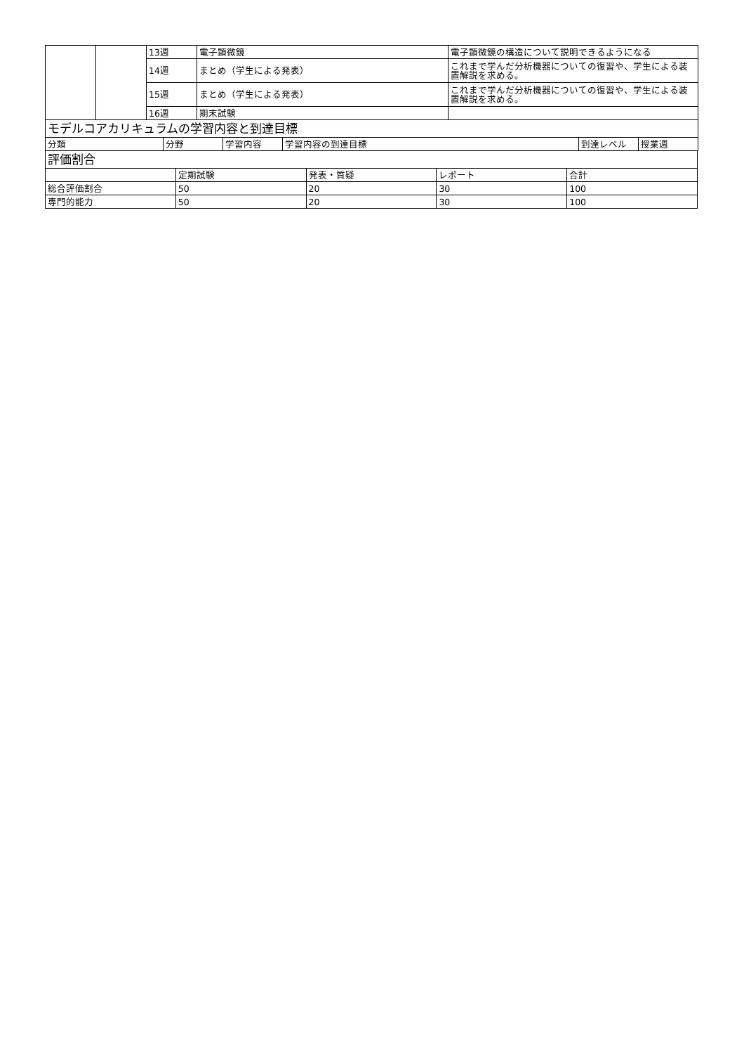| | | 13週 | 電子顕微鏡 | 電子顕微鏡の構造について説明できるようになる |
| | | 14週 | まとめ（学生による発表） | これまで学んだ分析機器についての復習や、学生による装置解説を求める。 |
| | | 15週 | まとめ（学生による発表） | これまで学んだ分析機器についての復習や、学生による装置解説を求める。 |
| | | 16週 | 期末試験 | |
| モデルコアカリキュラムの学習内容と到達目標 | | | | | |
| 分類 | 分野 | 学習内容 | 学習内容の到達目標 | 到達レベル | 授業週 |
| 評価割合 | | | | |
| | 定期試験 | 発表・質疑 | レポート | 合計 |
| 総合評価割合 | 50 | 20 | 30 | 100 |
| 専門的能力 | 50 | 20 | 30 | 100 |